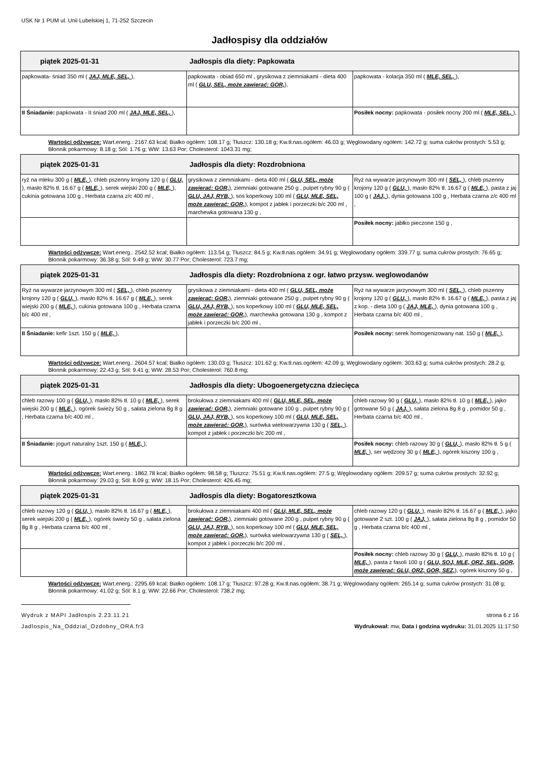USK Nr 1 PUM ul. Unii Lubelskiej 1, 71-252 Szczecin
Jadłospisy dla oddziałów
| piątek 2025-01-31 Jadłospis dla diety: Papkowata | | |
| papkowata- śniad 350 ml ( JAJ, MLE, SEL, ), | papkowata - obiad 650 ml , grysikowa z ziemniakami - dieta 400 ml ( GLU, SEL, może zawierać: GOR, ), | papkowata - kolacja 350 ml ( MLE, SEL, ), |
| II Śniadanie: papkowata - II śniad 200 ml ( JAJ, MLE, SEL, ), | | Posiłek nocny: papkowata - posiłek nocny 200 ml ( MLE, SEL, ), |
Wartości odżywcze: Wart.energ.: 2167.63 kcal; Białko ogółem: 108.17 g; Tłuszcz: 130.18 g; Kw.tł.nas.ogółem: 46.03 g; Węglowodany ogółem: 142.72 g; suma cukrów prostych: 5.53 g; Błonnik pokarmowy: 8.18 g; Sól: 1.76 g; WW: 13.63 Por; Cholesterol: 1043.31 mg;
| piątek 2025-01-31 Jadłospis dla diety: Rozdrobniona | | |
| ryż na mleku 300 g ( MLE, ), chleb pszenny krojony 120 g ( GLU, ), masło 82% tł. 16.67 g ( MLE, ), serek wiejski 200 g ( MLE, ), cukinia gotowana 100 g , Herbata czarna z/c 400 ml , | grysikowa z ziemniakami - dieta 400 ml ( GLU, SEL, może zawierać: GOR, ), ziemniaki gotowane 250 g , pulpet rybny 90 g ( GLU, JAJ, RYB, ), sos koperkowy 100 ml ( GLU, MLE, SEL, może zawierać: GOR, ), kompot z jabłek i porzeczki b/c 200 ml , marchewka gotowana 130 g , | Ryż na wywarze jarzynowym 300 ml ( SEL, ), chleb pszenny krojony 120 g ( GLU, ), masło 82% tł. 16.67 g ( MLE, ), pasta z jaj 100 g ( JAJ, ), dynia gotowana 100 g , Herbata czarna z/c 400 ml , |
| | | Posiłek nocny: jabłko pieczone 150 g , |
Wartości odżywcze: Wart.energ.: 2542.52 kcal; Białko ogółem: 113.54 g; Tłuszcz: 84.5 g; Kw.tł.nas.ogółem: 34.91 g; Węglowodany ogółem: 339.77 g; suma cukrów prostych: 76.65 g; Błonnik pokarmowy: 36.38 g; Sól: 9.49 g; WW: 30.77 Por; Cholesterol: 723.7 mg;
| piątek 2025-01-31 Jadłospis dla diety: Rozdrobniona z ogr. łatwo przysw. weglowodanów | | |
| Ryż na wywarze jarzynowym 300 ml ( SEL, ), chleb pszenny krojony 120 g ( GLU, ), masło 82% tł. 16.67 g ( MLE, ), serek wiejski 200 g ( MLE, ), cukinia gotowana 100 g , Herbata czarna b/c 400 ml , | grysikowa z ziemniakami - dieta 400 ml ( GLU, SEL, może zawierać: GOR, ), ziemniaki gotowane 250 g , pulpet rybny 90 g ( GLU, JAJ, RYB, ), sos koperkowy 100 ml ( GLU, MLE, SEL, może zawierać: GOR, ), marchewka gotowana 130 g , kompot z jabłek i porzeczki b/c 200 ml , | Ryż na wywarze jarzynowym 300 ml ( SEL, ), chleb pszenny krojony 120 g ( GLU, ), masło 82% tł. 16.67 g ( MLE, ), pasta z jaj z kop. - dieta 100 g ( JAJ, MLE, ), dynia gotowana 100 g , Herbata czarna b/c 400 ml , |
| II Śniadanie: kefir 1szt. 150 g ( MLE, ), | | Posiłek nocny: serek homogenizowany nat. 150 g ( MLE, ), |
Wartości odżywcze: Wart.energ.: 2604.57 kcal; Białko ogółem: 130.03 g; Tłuszcz: 101.62 g; Kw.tł.nas.ogółem: 42.09 g; Węglowodany ogółem: 303.63 g; suma cukrów prostych: 28.2 g; Błonnik pokarmowy: 22.43 g; Sól: 9.41 g; WW: 28.53 Por; Cholesterol: 760.8 mg;
| piątek 2025-01-31 Jadłospis dla diety: Ubogoenergetyczna dziecięca | | |
| chleb razowy 100 g ( GLU, ), masło 82% tł. 10 g ( MLE, ), serek wiejski 200 g ( MLE, ), ogórek świeży 50 g , sałata zielona 8g 8 g , Herbata czarna b/c 400 ml , | brokułowa z ziemniakami 400 ml ( GLU, MLE, SEL, może zawierać: GOR, ), ziemniaki gotowane 100 g , pulpet rybny 90 g ( GLU, JAJ, RYB, ), sos koperkowy 100 ml ( GLU, MLE, SEL, może zawierać: GOR, ), surówka wielowarzywna 130 g ( SEL, ), kompot z jabłek i porzeczki b/c 200 ml , | chleb razowy 90 g ( GLU, ), masło 82% tł. 10 g ( MLE, ), jajko gotowane 50 g ( JAJ, ), sałata zielona 8g 8 g , pomidor 50 g , Herbata czarna b/c 400 ml , |
| II Śniadanie: jogurt naturalny 1szt. 150 g ( MLE, ), | | Posiłek nocny: chleb razowy 30 g ( GLU, ), masło 82% tł. 5 g ( MLE, ), ser wędzony 30 g ( MLE, ), ogórek kiszony 100 g , |
Wartości odżywcze: Wart.energ.: 1862.78 kcal; Białko ogółem: 98.58 g; Tłuszcz: 75.51 g; Kw.tł.nas.ogółem: 27.5 g; Węglowodany ogółem: 209.57 g; suma cukrów prostych: 32.92 g; Błonnik pokarmowy: 29.03 g; Sól: 8.09 g; WW: 18.15 Por; Cholesterol: 426.45 mg;
| piątek 2025-01-31 Jadłospis dla diety: Bogatoresztkowa | | |
| chleb razowy 120 g ( GLU, ), masło 82% tł. 16.67 g ( MLE, ), serek wiejski 200 g ( MLE, ), ogórek świeży 50 g , sałata zielona 8g 8 g , Herbata czarna b/c 400 ml , | brokułowa z ziemniakami 400 ml ( GLU, MLE, SEL, może zawierać: GOR, ), ziemniaki gotowane 200 g , pulpet rybny 90 g ( GLU, JAJ, RYB, ), sos koperkowy 100 ml ( GLU, MLE, SEL, może zawierać: GOR, ), surówka wielowarzywna 130 g ( SEL, ), kompot z jabłek i porzeczki b/c 200 ml , | chleb razowy 120 g ( GLU, ), masło 82% tł. 16.67 g ( MLE, ), jajko gotowane 2 szt. 100 g ( JAJ, ), sałata zielona 8g 8 g , pomidor 50 g , Herbata czarna b/c 400 ml , |
| | | Posiłek nocny: chleb razowy 30 g ( GLU, ), masło 82% tł. 10 g ( MLE, ), pasta z fasoli 100 g ( GLU, SOJ, MLE, ORZ, SEL, GOR, może zawierać: GLU, ORZ, GOR, SEZ, ), ogórek kiszony 50 g , |
Wartości odżywcze: Wart.energ.: 2295.69 kcal; Białko ogółem: 108.17 g; Tłuszcz: 97.28 g; Kw.tł.nas.ogółem: 38.71 g; Węglowodany ogółem: 265.14 g; suma cukrów prostych: 31.08 g; Błonnik pokarmowy: 41.02 g; Sól: 8.1 g; WW: 22.66 Por; Cholesterol: 738.2 mg;
Wydruk z MAPI Jadłospis 2.23.11.21 strona 6 z 16
Jadlospis_Na_Oddzial_Ozdobny_ORA.fr3 Wydrukował: mw, Data i godzina wydruku: 31.01.2025 11:17:50